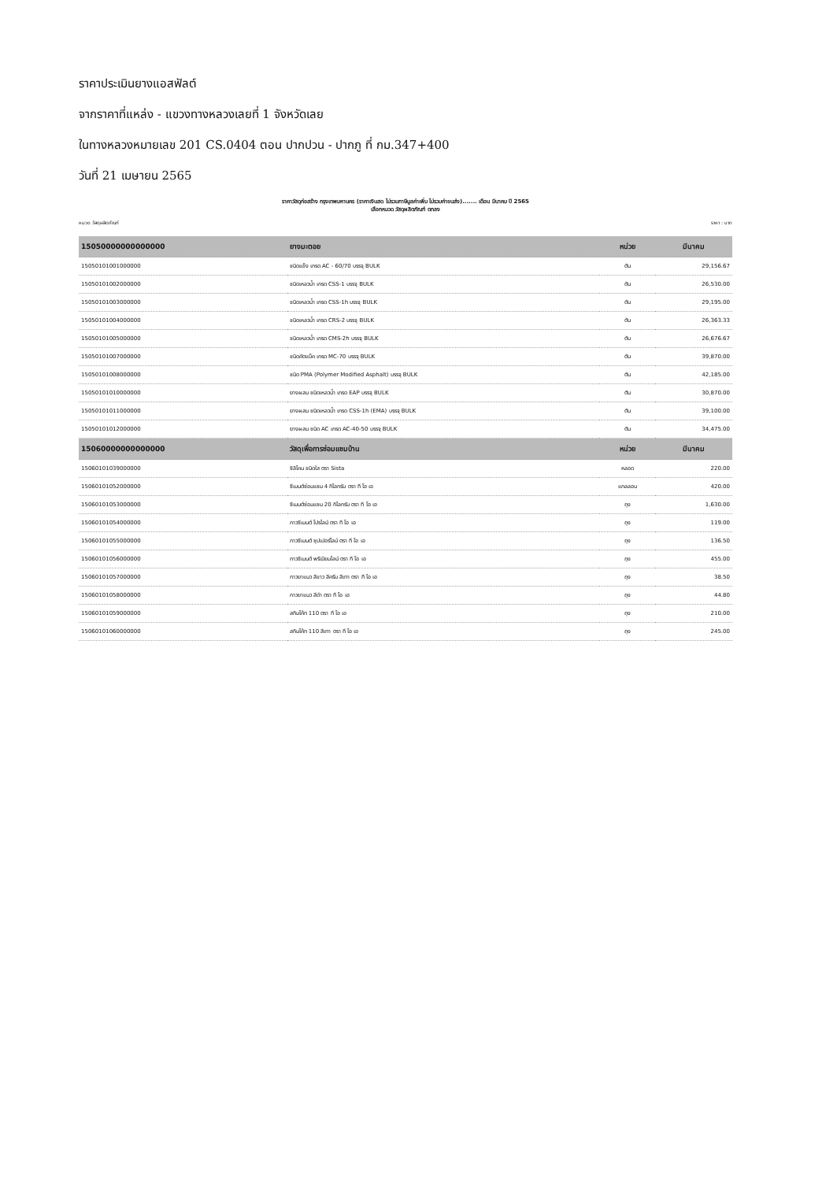ราคาประเมินยางแอสฟัลต์
จากราคาที่แหล่ง - แขวงทางหลวงเลยที่ 1 จังหวัดเลย
ในทางหลวงหมายเลข 201 CS.0404 ตอน ปากปวน - ปากภู ที่ กม.347+400
วันที่ 21 เมษายน 2565
ราคาวัสดุก่อสร้าง กรุงเทพมหานคร (ราคาเงินสด ไม่รวมภาษีมูลค่าเพิ่ม ไม่รวมค่าขนส่ง)....... เดือน มีนาคม ปี 2565
เลือกหมวด วัสดุผลิตภัณฑ์ ตกลง
หมวด วัสดุผลิตภัณฑ์ ราคา : บาท
| 15050000000000000 | ยางมะตอย | หน่วย | มีนาคม |
| --- | --- | --- | --- |
| 15050101001000000 | ชนิดแข็ง เกรด AC - 60/70 บรรจุ BULK | ตัน | 29,156.67 |
| 15050101002000000 | ชนิดเหลวน้ำ เกรด CSS-1 บรรจุ BULK | ตัน | 26,530.00 |
| 15050101003000000 | ชนิดเหลวน้ำ เกรด CSS-1h บรรจุ BULK | ตัน | 29,195.00 |
| 15050101004000000 | ชนิดเหลวน้ำ เกรด CRS-2 บรรจุ BULK | ตัน | 26,363.33 |
| 15050101005000000 | ชนิดเหลวน้ำ เกรด CMS-2h บรรจุ BULK | ตัน | 26,676.67 |
| 15050101007000000 | ชนิดคัตแบ็ค เกรด MC-70 บรรจุ BULK | ตัน | 39,870.00 |
| 15050101008000000 | ชนิด PMA (Polymer Modified Asphalt) บรรจุ BULK | ตัน | 42,185.00 |
| 15050101010000000 | ยางผสม ชนิดเหลวน้ำ เกรด EAP บรรจุ BULK | ตัน | 30,870.00 |
| 15050101011000000 | ยางผสม ชนิดเหลวน้ำ เกรด CSS-1h (EMA) บรรจุ BULK | ตัน | 39,100.00 |
| 15050101012000000 | ยางผสม ชนิด AC เกรด AC-40-50 บรรจุ BULK | ตัน | 34,475.00 |
| 15060000000000000 | วัสดุเพื่อการซ่อมแซมบ้าน | หน่วย | มีนาคม |
| 15060101039000000 | ซิลิโคน ชนิดใส ตรา Sista | หลอด | 220.00 |
| 15060101052000000 | ซีเมนต์ซ่อมแซม 4 กิโลกรัม ตรา ที โอ เอ | แกลลอน | 420.00 |
| 15060101053000000 | ซีเมนต์ซ่อมแซม 20 กิโลกรัม ตรา ที โอ เอ | ถุง | 1,630.00 |
| 15060101054000000 | กาวซีเมนต์ โปรไลน์ ตรา ที โอ เอ | ถุง | 119.00 |
| 15060101055000000 | กาวซีเมนต์ ซุปเปอร์ไลน์ ตรา ที โอ เอ | ถุง | 136.50 |
| 15060101056000000 | กาวซีเมนต์ พรีเมียมไลน์ ตรา ที โอ เอ | ถุง | 455.00 |
| 15060101057000000 | กาวยาแนว สีขาว สีครีม สีเทา ตรา ที โอ เอ | ถุง | 38.50 |
| 15060101058000000 | กาวยาแนว สีดำ ตรา ที โอ เอ | ถุง | 44.80 |
| 15060101059000000 | สกิมโค้ท 110 ตรา ที โอ เอ | ถุง | 210.00 |
| 15060101060000000 | สกิมโค้ท 110 สีเทา ตรา ที โอ เอ | ถุง | 245.00 |